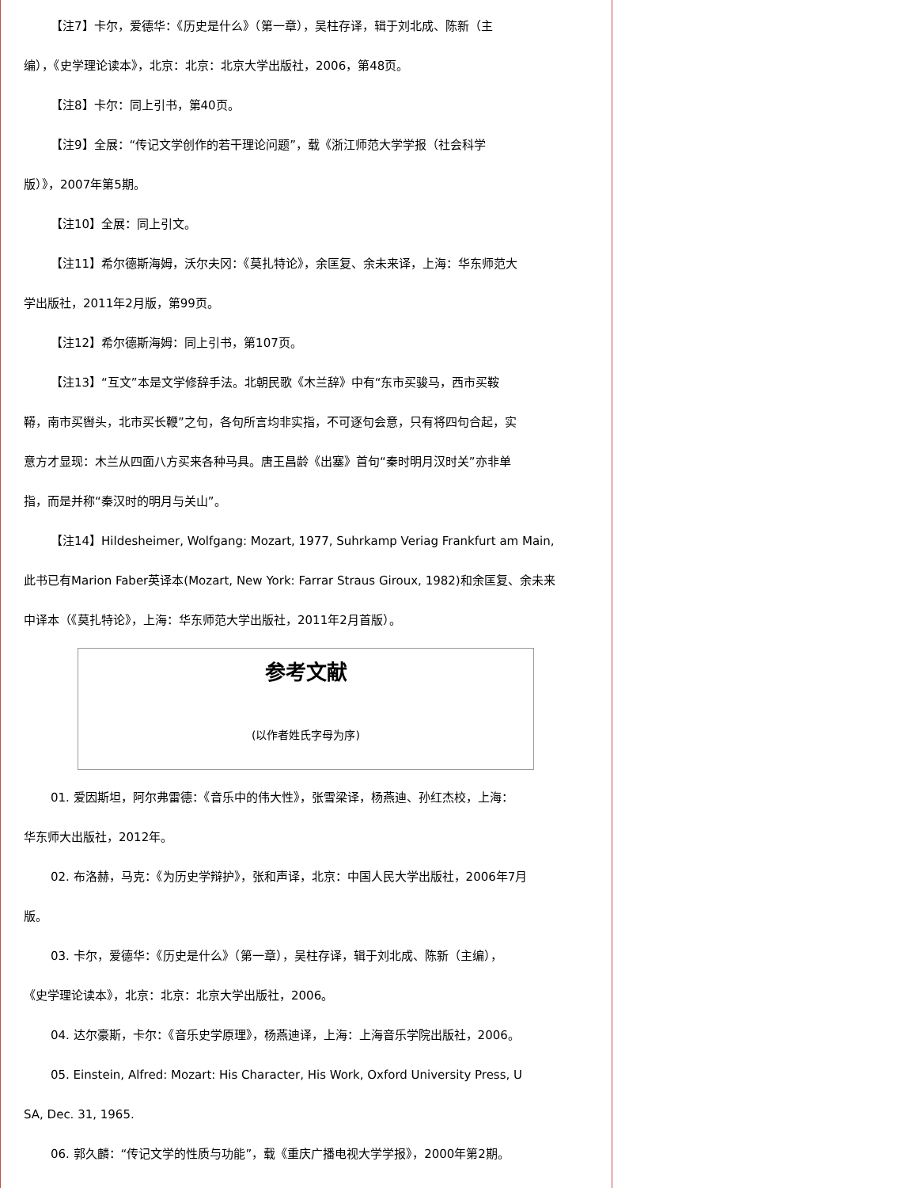【注7】卡尔，爱德华：《历史是什么》（第一章），吴柱存译，辑于刘北成、陈新（主
编），《史学理论读本》，北京：北京：北京大学出版社，2006，第48页。
【注8】卡尔：同上引书，第40页。
【注9】全展：“传记文学创作的若干理论问题”，载《浙江师范大学学报（社会科学
版）》，2007年第5期。
【注10】全展：同上引文。
【注11】希尔德斯海姆，沃尔夫冈：《莫扎特论》，余匡复、余未来译，上海：华东师范大
学出版社，2011年2月版，第99页。
【注12】希尔德斯海姆：同上引书，第107页。
【注13】“互文”本是文学修辞手法。北朝民歌《木兰辞》中有“东市买骏马，西市买鞍
鞯，南市买辔头，北市买长鞭”之句，各句所言均非实指，不可逐句会意，只有将四句合起，实
意方才显现：木兰从四面八方买来各种马具。唐王昌龄《出塞》首句“秦时明月汉时关”亦非单
指，而是并称“秦汉时的明月与关山”。
【注14】Hildesheimer, Wolfgang: Mozart, 1977, Suhrkamp Veriag Frankfurt am Main,
此书已有Marion Faber英译本(Mozart, New York: Farrar Straus Giroux, 1982)和余匡复、余未来
中译本（《莫扎特论》，上海：华东师范大学出版社，2011年2月首版）。
参考文献
(以作者姓氏字母为序)
01. 爱因斯坦，阿尔弗雷德：《音乐中的伟大性》，张雪梁译，杨燕迪、孙红杰校，上海：
华东师大出版社，2012年。
02. 布洛赫，马克：《为历史学辩护》，张和声译，北京：中国人民大学出版社，2006年7月
版。
03. 卡尔，爱德华：《历史是什么》（第一章），吴柱存译，辑于刘北成、陈新（主编），
《史学理论读本》，北京：北京：北京大学出版社，2006。
04. 达尔豪斯，卡尔：《音乐史学原理》，杨燕迪译，上海：上海音乐学院出版社，2006。
05. Einstein, Alfred: Mozart: His Character, His Work, Oxford University Press, U
SA, Dec. 31, 1965.
06. 郭久麟：“传记文学的性质与功能”，载《重庆广播电视大学学报》，2000年第2期。